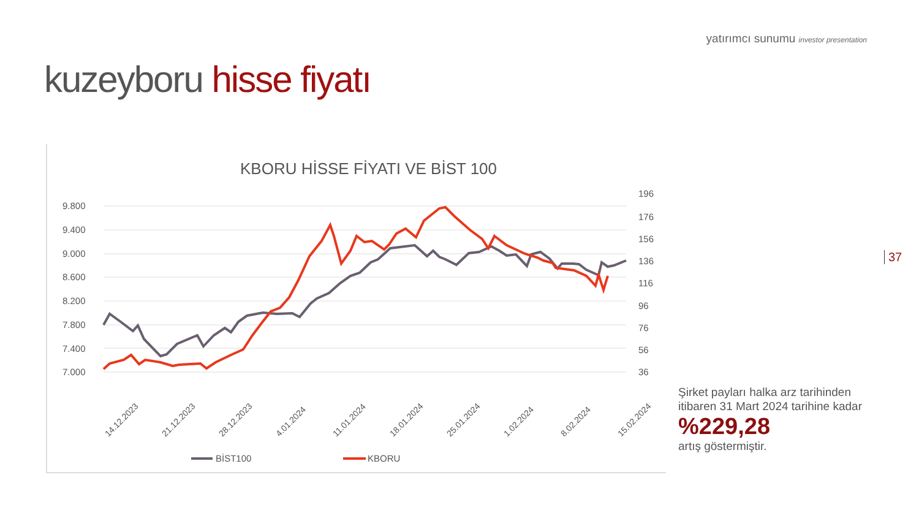yatırımcı sunumu investor presentation
kuzeyboru hisse fiyatı
KBORU HİSSE FİYATI VE BİST 100
9.800
9.400
9.000
8.600
8.200
7.800
7.400
7.000
196
176
156
136
116
96
76
56
36
14.12.2023
21.12.2023
28.12.2023
4.01.2024
11.01.2024
18.01.2024
25.01.2024
1.02.2024
8.02.2024
15.02.2024
BİST100
KBORU
37
Şirket payları halka arz tarihinden itibaren 31 Mart 2024 tarihine kadar
%229,28
artış göstermiştir.